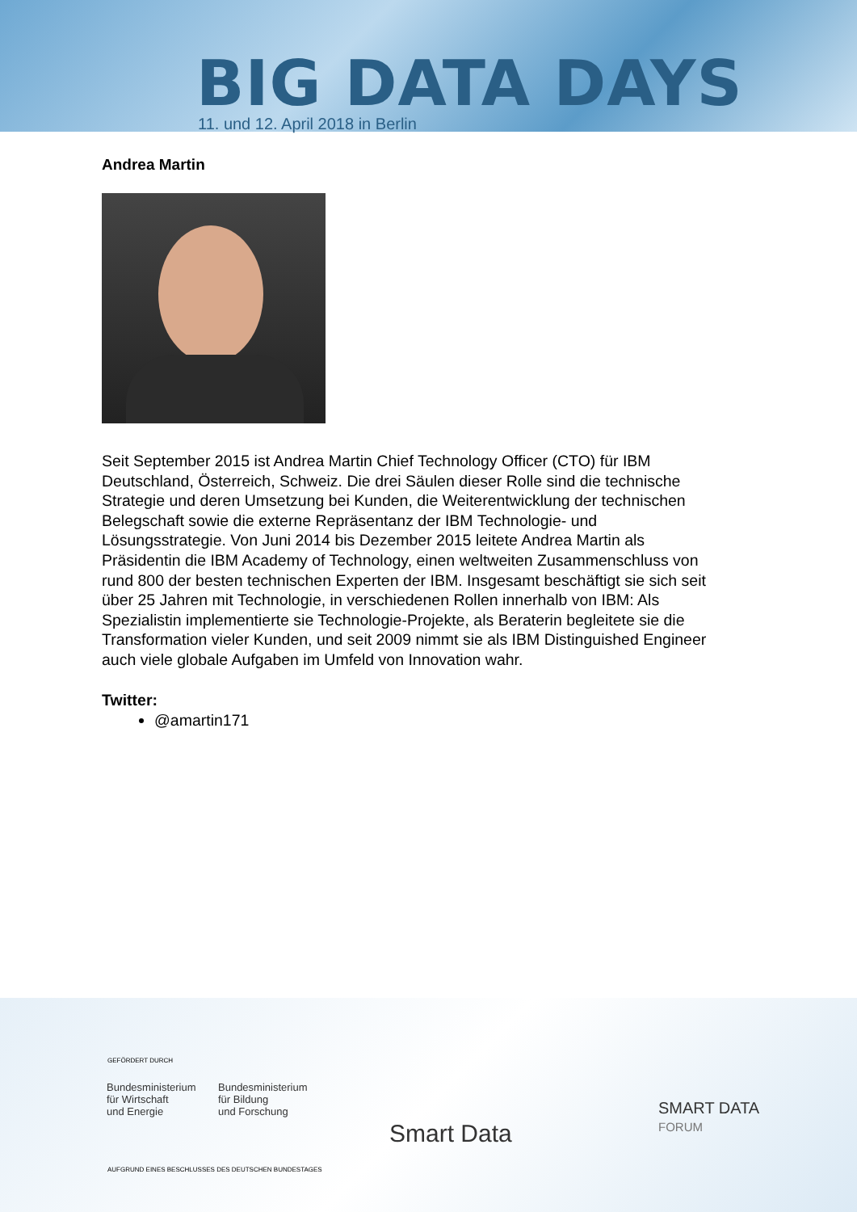BIG DATA DAYS
11. und 12. April 2018 in Berlin
Andrea Martin
Seit September 2015 ist Andrea Martin Chief Technology Officer (CTO) für IBM Deutschland, Österreich, Schweiz. Die drei Säulen dieser Rolle sind die technische Strategie und deren Umsetzung bei Kunden, die Weiterentwicklung der technischen Belegschaft sowie die externe Repräsentanz der IBM Technologie- und Lösungsstrategie. Von Juni 2014 bis Dezember 2015 leitete Andrea Martin als Präsidentin die IBM Academy of Technology, einen weltweiten Zusammenschluss von rund 800 der besten technischen Experten der IBM. Insgesamt beschäftigt sie sich seit über 25 Jahren mit Technologie, in verschiedenen Rollen innerhalb von IBM: Als Spezialistin implementierte sie Technologie-Projekte, als Beraterin begleitete sie die Transformation vieler Kunden, und seit 2009 nimmt sie als IBM Distinguished Engineer auch viele globale Aufgaben im Umfeld von Innovation wahr.
Twitter:
@amartin171
GEFÖRDERT DURCH
Bundesministerium
für Wirtschaft
und Energie
Bundesministerium
für Bildung
und Forschung
Smart Data
SMART DATA
FORUM
AUFGRUND EINES BESCHLUSSES DES DEUTSCHEN BUNDESTAGES